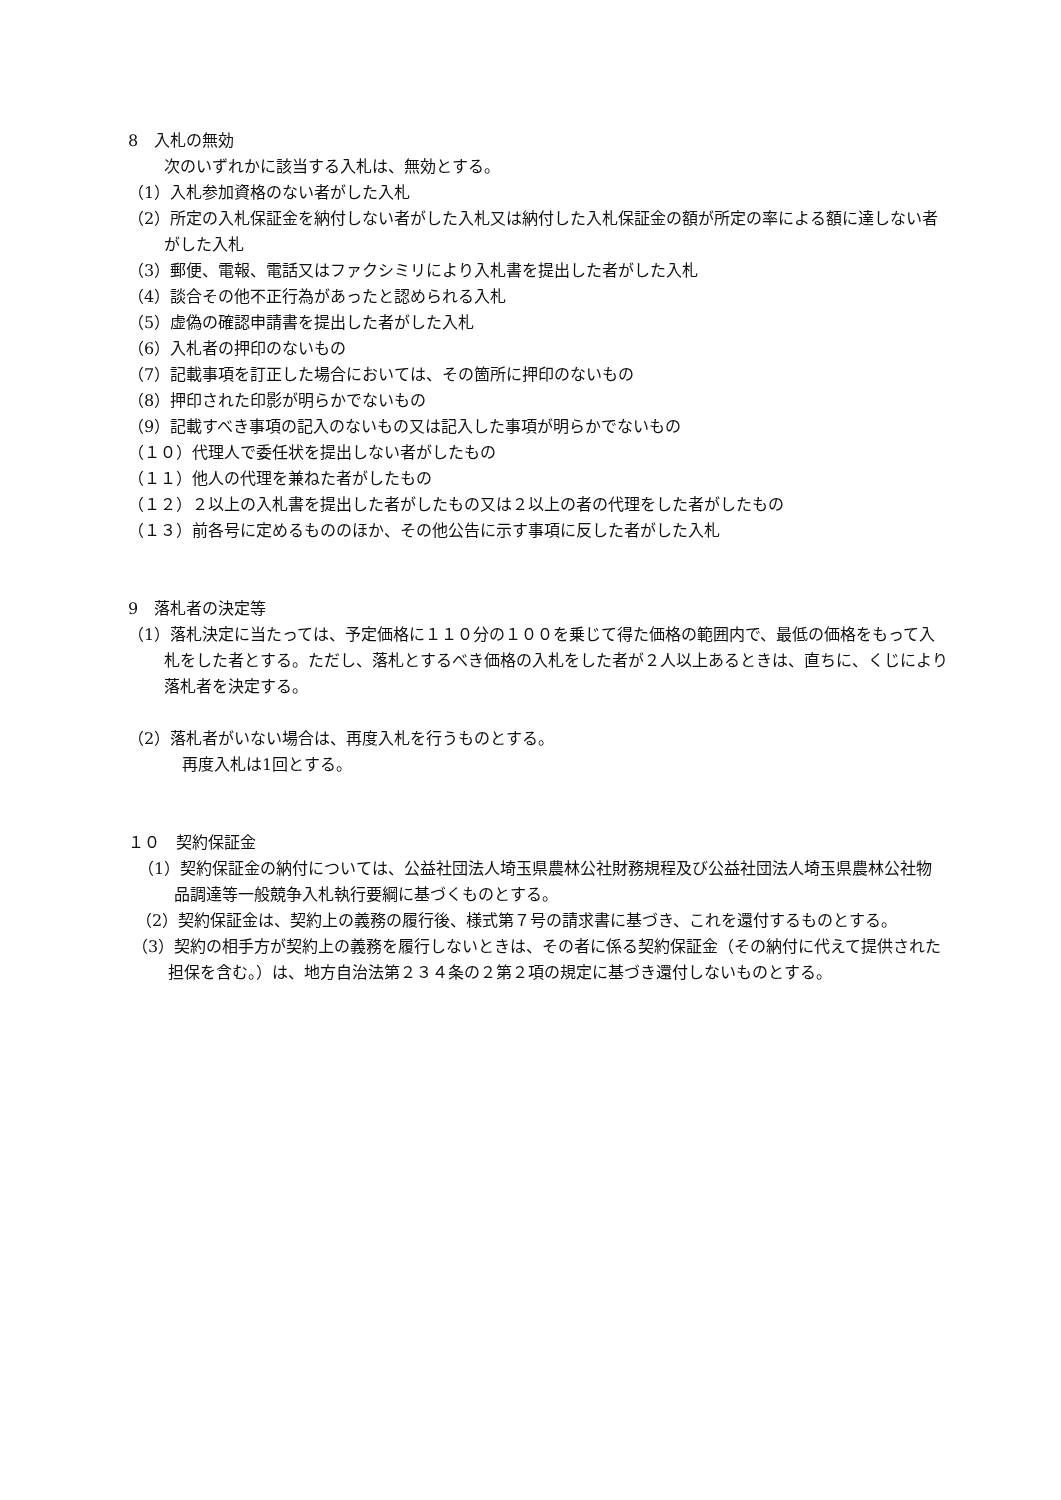8　入札の無効
次のいずれかに該当する入札は、無効とする。
（1）入札参加資格のない者がした入札
（2）所定の入札保証金を納付しない者がした入札又は納付した入札保証金の額が所定の率による額に達しない者がした入札
（3）郵便、電報、電話又はファクシミリにより入札書を提出した者がした入札
（4）談合その他不正行為があったと認められる入札
（5）虚偽の確認申請書を提出した者がした入札
（6）入札者の押印のないもの
（7）記載事項を訂正した場合においては、その箇所に押印のないもの
（8）押印された印影が明らかでないもの
（9）記載すべき事項の記入のないもの又は記入した事項が明らかでないもの
（１０）代理人で委任状を提出しない者がしたもの
（１１）他人の代理を兼ねた者がしたもの
（１２）２以上の入札書を提出した者がしたもの又は２以上の者の代理をした者がしたもの
（１３）前各号に定めるもののほか、その他公告に示す事項に反した者がした入札
9　落札者の決定等
（1）落札決定に当たっては、予定価格に１１０分の１００を乗じて得た価格の範囲内で、最低の価格をもって入札をした者とする。ただし、落札とするべき価格の入札をした者が２人以上あるときは、直ちに、くじにより落札者を決定する。
（2）落札者がいない場合は、再度入札を行うものとする。
再度入札は1回とする。
１０　契約保証金
（1）契約保証金の納付については、公益社団法人埼玉県農林公社財務規程及び公益社団法人埼玉県農林公社物品調達等一般競争入札執行要綱に基づくものとする。
（2）契約保証金は、契約上の義務の履行後、様式第７号の請求書に基づき、これを還付するものとする。
（3）契約の相手方が契約上の義務を履行しないときは、その者に係る契約保証金（その納付に代えて提供された担保を含む。）は、地方自治法第２３４条の２第２項の規定に基づき還付しないものとする。